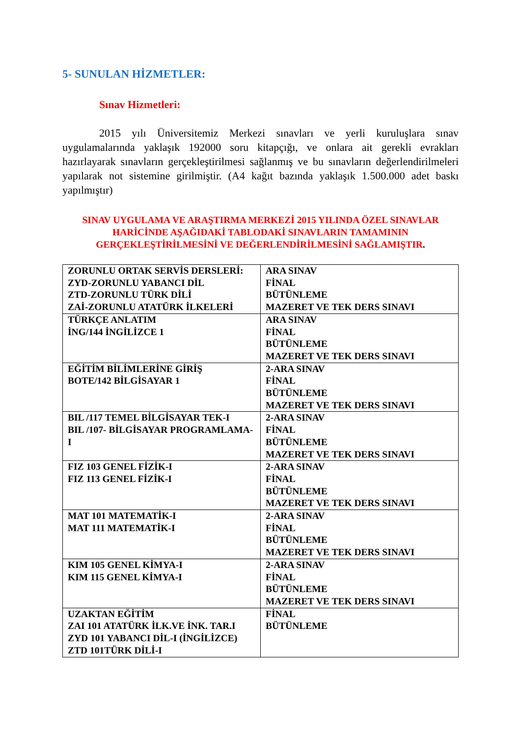5- SUNULAN HİZMETLER:
Sınav Hizmetleri:
2015 yılı Üniversitemiz Merkezi sınavları ve yerli kuruluşlara sınav uygulamalarında yaklaşık 192000 soru kitapçığı, ve onlara ait gerekli evrakları hazırlayarak sınavların gerçekleştirilmesi sağlanmış ve bu sınavların değerlendirilmeleri yapılarak not sistemine girilmiştir. (A4 kağıt bazında yaklaşık 1.500.000 adet baskı yapılmıştır)
SINAV UYGULAMA VE ARAŞTIRMA MERKEZİ 2015 YILINDA ÖZEL SINAVLAR HARİCİNDE AŞAĞIDAKİ TABLODAKİ SINAVLARIN TAMAMININ GERÇEKLEŞTİRİLMESİNİ VE DEĞERLENDİRİLMESİNİ SAĞLAMIŞTIR.
| ZORUNLU ORTAK SERVİS DERSLERİ: ZYD-ZORUNLU YABANCI DİL ZTD-ZORUNLU TÜRK DİLİ ZAİ-ZORUNLU ATATÜRK İLKELERİ | ARA SINAV FİNAL BÜTÜNLEME MAZERET VE TEK DERS SINAVI |
| TÜRKÇE ANLATIM İNG/144 İNGİLİZCE 1 | ARA SINAV FİNAL BÜTÜNLEME MAZERET VE TEK DERS SINAVI |
| EĞİTİM BİLİMLERİNE GİRİŞ BOTE/142 BİLGİSAYAR 1 | 2-ARA SINAV FİNAL BÜTÜNLEME MAZERET VE TEK DERS SINAVI |
| BIL /117 TEMEL BİLGİSAYAR TEK-I BIL /107- BİLGİSAYAR PROGRAMLAMA-I | 2-ARA SINAV FİNAL BÜTÜNLEME MAZERET VE TEK DERS SINAVI |
| FIZ 103 GENEL FİZİK-I FIZ 113 GENEL FİZİK-I | 2-ARA SINAV FİNAL BÜTÜNLEME MAZERET VE TEK DERS SINAVI |
| MAT 101 MATEMATİK-I MAT 111 MATEMATİK-I | 2-ARA SINAV FİNAL BÜTÜNLEME MAZERET VE TEK DERS SINAVI |
| KIM 105 GENEL KİMYA-I KIM 115 GENEL KİMYA-I | 2-ARA SINAV FİNAL BÜTÜNLEME MAZERET VE TEK DERS SINAVI |
| UZAKTAN EĞİTİM ZAI 101 ATATÜRK İLK.VE İNK. TAR.I ZYD 101 YABANCI DİL-I (İNGİLİZCE) ZTD 101TÜRK DİLİ-I | FİNAL BÜTÜNLEME |